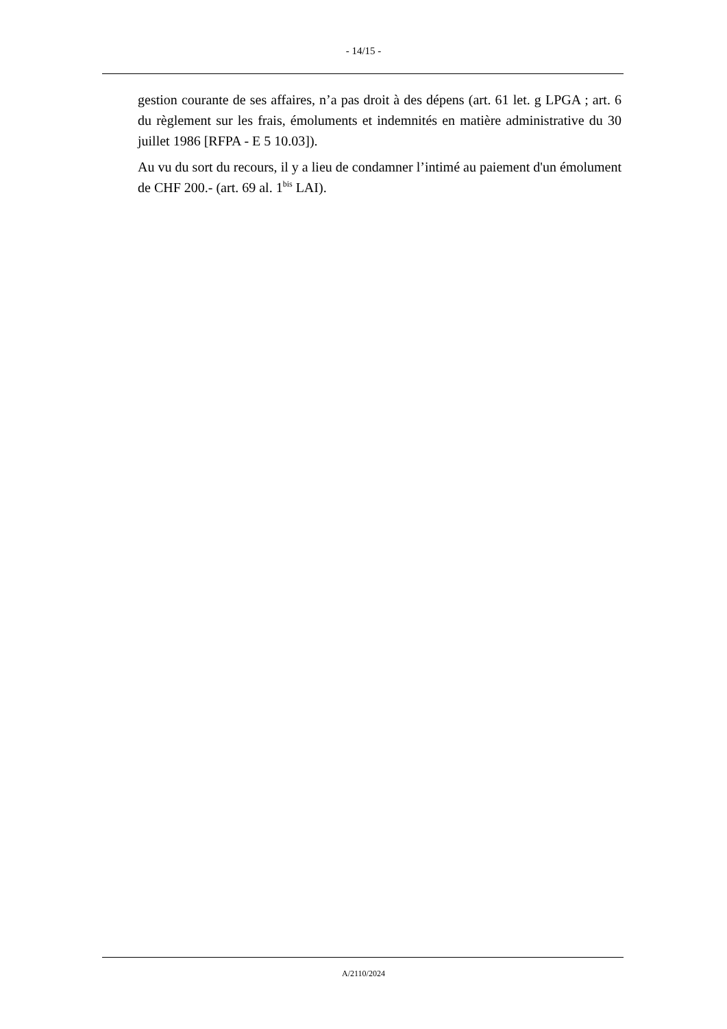- 14/15 -
gestion courante de ses affaires, n’a pas droit à des dépens (art. 61 let. g LPGA ; art. 6 du règlement sur les frais, émoluments et indemnités en matière administrative du 30 juillet 1986 [RFPA - E 5 10.03]).
Au vu du sort du recours, il y a lieu de condamner l’intimé au paiement d'un émolument de CHF 200.- (art. 69 al. 1<sup>bis</sup> LAI).
A/2110/2024